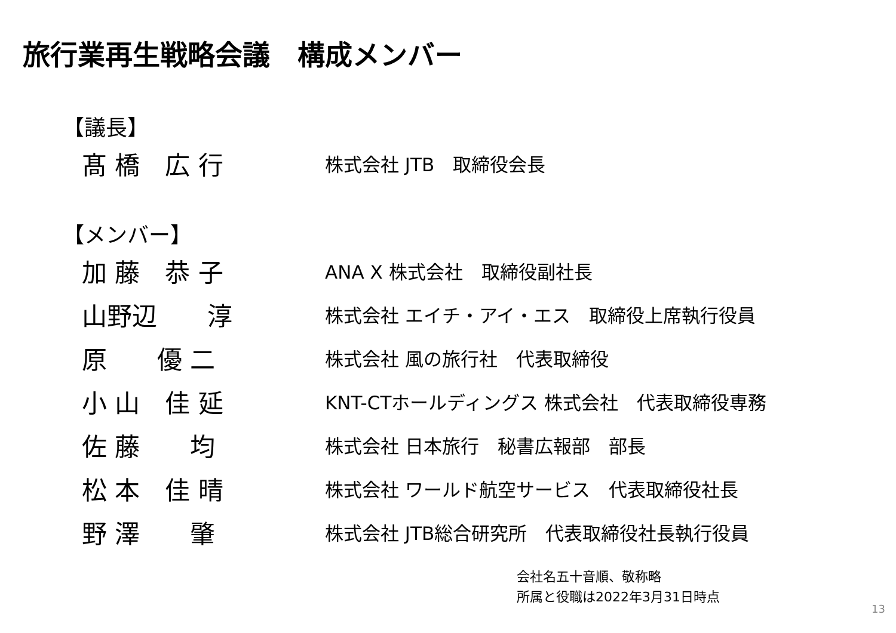旅行業再生戦略会議　構成メンバー
【議長】
| 髙 橋 広 行 | 株式会社 JTB 取締役会長 |
【メンバー】
| 加 藤 恭 子 | ANA X 株式会社 取締役副社長 |
| 山野辺 淳 | 株式会社 エイチ・アイ・エス 取締役上席執行役員 |
| 原 優 二 | 株式会社 風の旅行社 代表取締役 |
| 小 山 佳 延 | KNT-CTホールディングス 株式会社 代表取締役専務 |
| 佐 藤 均 | 株式会社 日本旅行 秘書広報部 部長 |
| 松 本 佳 晴 | 株式会社 ワールド航空サービス 代表取締役社長 |
| 野 澤 肇 | 株式会社 JTB総合研究所 代表取締役社長執行役員 |
会社名五十音順、敬称略
所属と役職は2022年3月31日時点
13